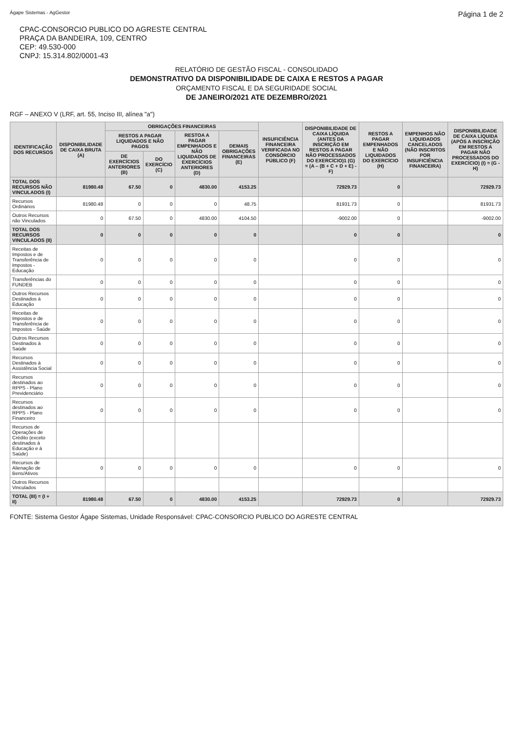Ágape Sistemas - AgGestor Página 1 de 2
CPAC-CONSORCIO PUBLICO DO AGRESTE CENTRAL
PRAÇA DA BANDEIRA, 109, CENTRO
CEP: 49.530-000
CNPJ: 15.314.802/0001-43
RELATÓRIO DE GESTÃO FISCAL - CONSOLIDADO
DEMONSTRATIVO DA DISPONIBILIDADE DE CAIXA E RESTOS A PAGAR
ORÇAMENTO FISCAL E DA SEGURIDADE SOCIAL
DE JANEIRO/2021 ATE DEZEMBRO/2021
RGF – ANEXO V (LRF, art. 55, Inciso III, alínea "a")
| IDENTIFICAÇÃO DOS RECURSOS | DISPONIBILIDADE DE CAIXA BRUTA (A) | OBRIGAÇÕES FINANCEIRAS | | | | INSUFICIÊNCIA FINANCEIRA VERIFICADA NO CONSÓRCIO PÚBLICO (F) | DISPONIBILIDADE DE CAIXA LÍQUIDA (ANTES DA INSCRIÇÃO EM RESTOS A PAGAR NÃO PROCESSADOS DO EXERCÍCIO)1 (G) = (A – (B + C + D + E) - F) | RESTOS A PAGAR EMPENHADOS E NÃO LIQUIDADOS DO EXERCÍCIO (H) | EMPENHOS NÃO LIQUIDADOS CANCELADOS (NÃO INSCRITOS POR INSUFICIÊNCIA FINANCEIRA) | DISPONIBILIDADE DE CAIXA LÍQUIDA (APÓS A INSCRIÇÃO EM RESTOS A PAGAR NÃO PROCESSADOS DO EXERCÍCIO) (I) = (G - H) |
| --- | --- | --- | --- | --- | --- | --- | --- | --- | --- | --- |
| | | RESTOS A PAGAR LIQUIDADOS E NÃO PAGOS | | RESTOA A PAGAR EMPENHADOS E NÃO LIQUIDADOS DE EXERCÍCIOS ANTERIORES (D) | DEMAIS OBRIGAÇÕES FINANCEIRAS (E) | | | | | |
| | | DE EXERCÍCIOS ANTERIORES (B) | DO EXERCÍCIO (C) | | | | | | | |
| TOTAL DOS RECURSOS NÃO VINCULADOS (I) | 81980.48 | 67.50 | 0 | 4830.00 | 4153.25 | | 72929.73 | 0 | | 72929.73 |
| Recursos Ordinários | 81980.48 | 0 | 0 | 0 | 48.75 | | 81931.73 | 0 | | 81931.73 |
| Outros Recursos não Vinculados | 0 | 67.50 | 0 | 4830.00 | 4104.50 | | -9002.00 | 0 | | -9002.00 |
| TOTAL DOS RECURSOS VINCULADOS (II) | 0 | 0 | 0 | 0 | 0 | | 0 | 0 | | 0 |
| Receitas de Impostos e de Transferência de Impostos - Educação | 0 | 0 | 0 | 0 | 0 | | 0 | 0 | | 0 |
| Transferências do FUNDEB | 0 | 0 | 0 | 0 | 0 | | 0 | 0 | | 0 |
| Outros Recursos Destinados à Educação | 0 | 0 | 0 | 0 | 0 | | 0 | 0 | | 0 |
| Receitas de Impostos e de Transferência de Impostos - Saúde | 0 | 0 | 0 | 0 | 0 | | 0 | 0 | | 0 |
| Outros Recursos Destinados à Saúde | 0 | 0 | 0 | 0 | 0 | | 0 | 0 | | 0 |
| Recursos Destinados à Assistência Social | 0 | 0 | 0 | 0 | 0 | | 0 | 0 | | 0 |
| Recursos destinados ao RPPS - Plano Previdenciário | 0 | 0 | 0 | 0 | 0 | | 0 | 0 | | 0 |
| Recursos destinados ao RPPS - Plano Financeiro | 0 | 0 | 0 | 0 | 0 | | 0 | 0 | | 0 |
| Recursos de Operações de Crédito (exceto destinados à Educação e à Saúde) | | | | | | | | | | |
| Recursos de Alienação de Bens/Ativos | 0 | 0 | 0 | 0 | 0 | | 0 | 0 | | 0 |
| Outros Recursos Vinculados | | | | | | | | | | |
| TOTAL (III) = (I + II) | 81980.48 | 67.50 | 0 | 4830.00 | 4153.25 | | 72929.73 | 0 | | 72929.73 |
FONTE: Sistema Gestor Ágape Sistemas, Unidade Responsável: CPAC-CONSORCIO PUBLICO DO AGRESTE CENTRAL